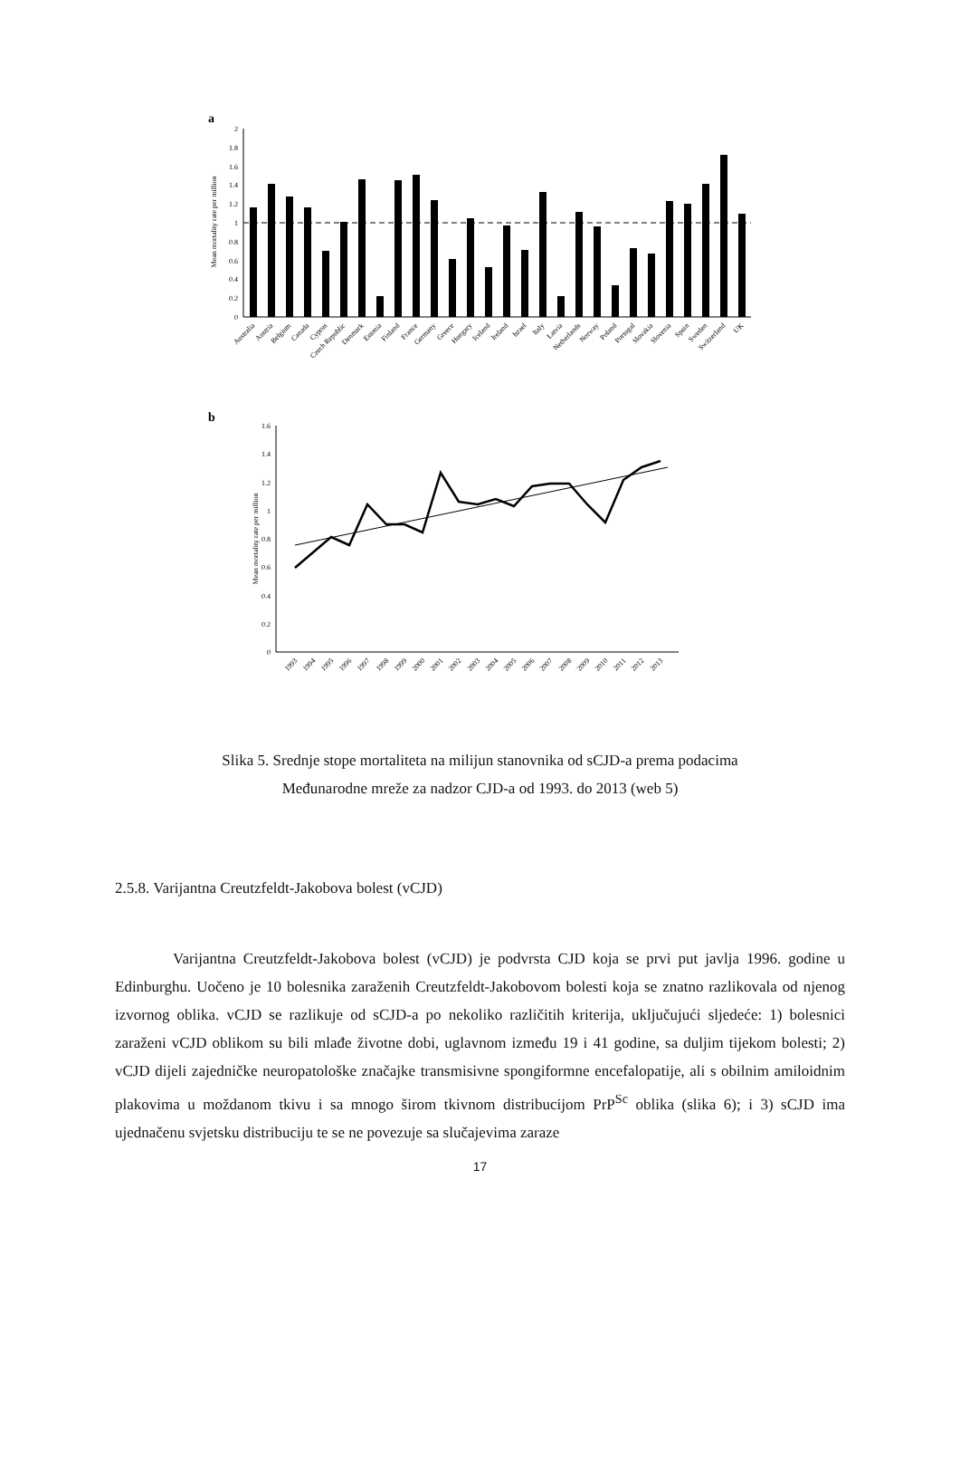a
0
0.2
0.4
0.6
0.8
1
1.2
1.4
1.6
1.8
2
Mean mortality rate per million
Australia
Austria
Belgium
Canada
Cyprus
Czech Republic
Denmark
Estonia
Finland
France
Germany
Greece
Hungary
Iceland
Ireland
Israel
Italy
Latvia
Netherlands
Norway
Poland
Portugal
Slovakia
Slovenia
Spain
Sweden
Switzerland
UK
b
0
0.2
0.4
0.6
0.8
1
1.2
1.4
1.6
Mean mortality rate per million
1993
1994
1995
1996
1997
1998
1999
2000
2001
2002
2003
2004
2005
2006
2007
2008
2009
2010
2011
2012
2013
Slika 5. Srednje stope mortaliteta na milijun stanovnika od sCJD-a prema podacima
Međunarodne mreže za nadzor CJD-a od 1993. do 2013 (web 5)
2.5.8. Varijantna Creutzfeldt-Jakobova bolest (vCJD)
Varijantna Creutzfeldt-Jakobova bolest (vCJD) je podvrsta CJD koja se prvi put javlja 1996. godine u Edinburghu. Uočeno je 10 bolesnika zaraženih Creutzfeldt-Jakobovom bolesti koja se znatno razlikovala od njenog izvornog oblika. vCJD se razlikuje od sCJD-a po nekoliko različitih kriterija, uključujući sljedeće: 1) bolesnici zaraženi vCJD oblikom su bili mlađe životne dobi, uglavnom između 19 i 41 godine, sa duljim tijekom bolesti; 2) vCJD dijeli zajedničke neuropatološke značajke transmisivne spongiformne encefalopatije, ali s obilnim amiloidnim plakovima u moždanom tkivu i sa mnogo širom tkivnom distribucijom PrP<sup>Sc</sup> oblika (slika 6); i 3) sCJD ima ujednačenu svjetsku distribuciju te se ne povezuje sa slučajevima zaraze
17